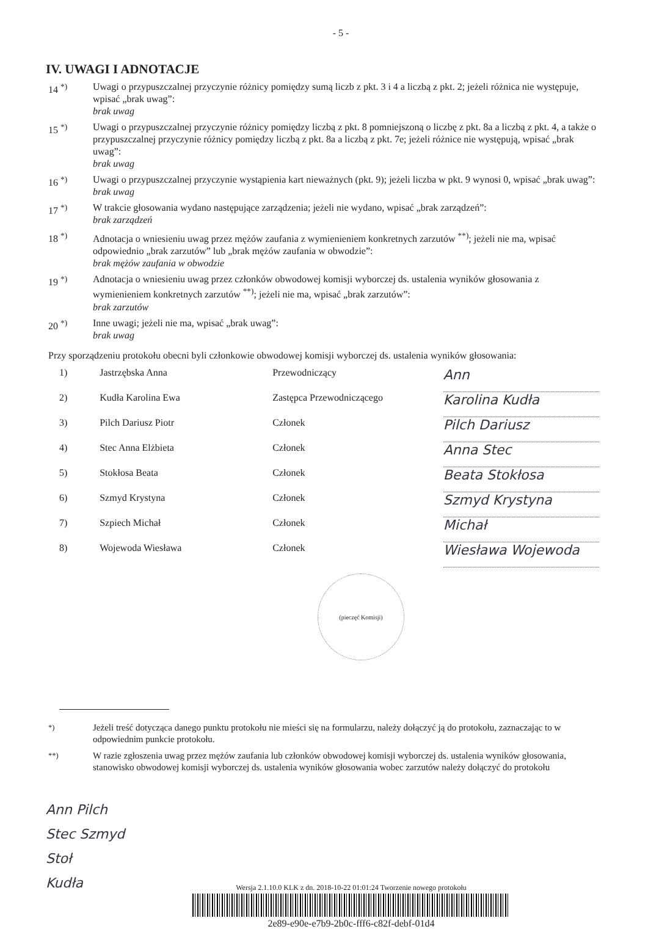- 5 -
IV. UWAGI I ADNOTACJE
14 <sup>*)</sup> Uwagi o przypuszczalnej przyczynie różnicy pomiędzy sumą liczb z pkt. 3 i 4 a liczbą z pkt. 2; jeżeli różnica nie występuje, wpisać „brak uwag”:
brak uwag
15 <sup>*)</sup> Uwagi o przypuszczalnej przyczynie różnicy pomiędzy liczbą z pkt. 8 pomniejszoną o liczbę z pkt. 8a a liczbą z pkt. 4, a także o przypuszczalnej przyczynie różnicy pomiędzy liczbą z pkt. 8a a liczbą z pkt. 7e; jeżeli różnice nie występują, wpisać „brak uwag”:
brak uwag
16 <sup>*)</sup> Uwagi o przypuszczalnej przyczynie wystąpienia kart nieważnych (pkt. 9); jeżeli liczba w pkt. 9 wynosi 0, wpisać „brak uwag”:
brak uwag
17 <sup>*)</sup> W trakcie głosowania wydano następujące zarządzenia; jeżeli nie wydano, wpisać „brak zarządzeń”:
brak zarządzeń
18 <sup>*)</sup> Adnotacja o wniesieniu uwag przez mężów zaufania z wymienieniem konkretnych zarzutów <sup>**)</sup>; jeżeli nie ma, wpisać odpowiednio „brak zarzutów” lub „brak mężów zaufania w obwodzie”:
brak mężów zaufania w obwodzie
19 <sup>*)</sup> Adnotacja o wniesieniu uwag przez członków obwodowej komisji wyborczej ds. ustalenia wyników głosowania z wymienieniem konkretnych zarzutów <sup>**)</sup>; jeżeli nie ma, wpisać „brak zarzutów”:
brak zarzutów
20 <sup>*)</sup> Inne uwagi; jeżeli nie ma, wpisać „brak uwag”:
brak uwag
Przy sporządzeniu protokołu obecni byli członkowie obwodowej komisji wyborczej ds. ustalenia wyników głosowania:
| 1) | Jastrzębska Anna | Przewodniczący | Ann |
| 2) | Kudła Karolina Ewa | Zastępca Przewodniczącego | Karolina Kudła |
| 3) | Pilch Dariusz Piotr | Członek | Pilch Dariusz |
| 4) | Stec Anna Elżbieta | Członek | Anna Stec |
| 5) | Stokłosa Beata | Członek | Beata Stokłosa |
| 6) | Szmyd Krystyna | Członek | Szmyd Krystyna |
| 7) | Szpiech Michał | Członek | Michał |
| 8) | Wojewoda Wiesława | Członek | Wiesława Wojewoda |
(pieczęć Komisji)
<sup>*)</sup> Jeżeli treść dotycząca danego punktu protokołu nie mieści się na formularzu, należy dołączyć ją do protokołu, zaznaczając to w odpowiednim punkcie protokołu.
<sup>**)</sup> W razie zgłoszenia uwag przez mężów zaufania lub członków obwodowej komisji wyborczej ds. ustalenia wyników głosowania, stanowisko obwodowej komisji wyborczej ds. ustalenia wyników głosowania wobec zarzutów należy dołączyć do protokołu
Ann Pilch
Stec Szmyd
Stoł
Kudła
Wersja 2.1.10.0 KLK z dn. 2018-10-22 01:01:24 Tworzenie nowego protokołu
2e89-e90e-e7b9-2b0c-fff6-c82f-debf-01d4